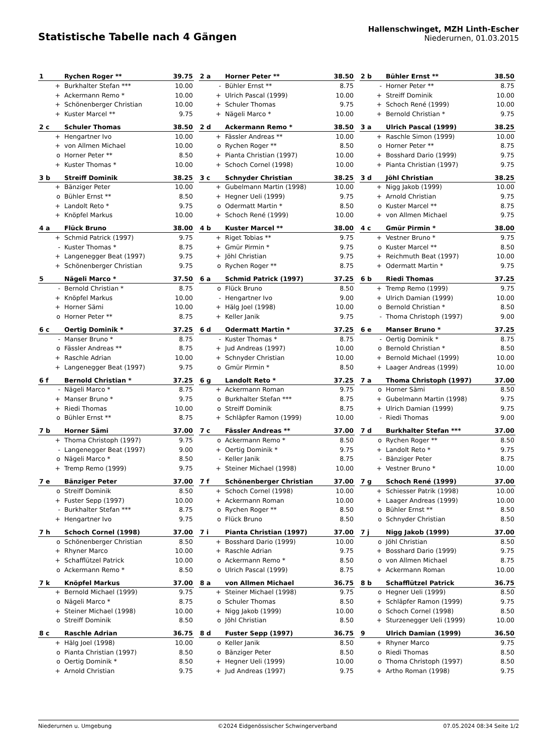Statistische Tabelle nach 4 Gängen
Hallenschwinget, MZH Linth-Escher
Niederurnen, 01.03.2015
| 1 | Rychen Roger ** | 39.75 |
| --- | --- | --- |
| + | Burkhalter Stefan *** | 10.00 |
| + | Ackermann Remo * | 10.00 |
| + | Schönenberger Christian | 10.00 |
| + | Kuster Marcel ** | 9.75 |
| 2 a | Horner Peter ** | 38.50 |
| --- | --- | --- |
| - | Bühler Ernst ** | 8.75 |
| + | Ulrich Pascal (1999) | 10.00 |
| + | Schuler Thomas | 9.75 |
| + | Nägeli Marco * | 10.00 |
| 2 b | Bühler Ernst ** | 38.50 |
| --- | --- | --- |
| - | Horner Peter ** | 8.75 |
| + | Streiff Dominik | 10.00 |
| + | Schoch René (1999) | 10.00 |
| + | Bernold Christian * | 9.75 |
| 2 c | Schuler Thomas | 38.50 |
| --- | --- | --- |
| + | Hengartner Ivo | 10.00 |
| + | von Allmen Michael | 10.00 |
| o | Horner Peter ** | 8.50 |
| + | Kuster Thomas * | 10.00 |
| 2 d | Ackermann Remo * | 38.50 |
| --- | --- | --- |
| + | Fässler Andreas ** | 10.00 |
| o | Rychen Roger ** | 8.50 |
| + | Pianta Christian (1997) | 10.00 |
| + | Schoch Cornel (1998) | 10.00 |
| 3 a | Ulrich Pascal (1999) | 38.25 |
| --- | --- | --- |
| + | Raschle Simon (1999) | 10.00 |
| o | Horner Peter ** | 8.75 |
| + | Bosshard Dario (1999) | 9.75 |
| + | Pianta Christian (1997) | 9.75 |
| 3 b | Streiff Dominik | 38.25 |
| --- | --- | --- |
| + | Bänziger Peter | 10.00 |
| o | Bühler Ernst ** | 8.50 |
| + | Landolt Reto * | 9.75 |
| + | Knöpfel Markus | 10.00 |
| 3 c | Schnyder Christian | 38.25 |
| --- | --- | --- |
| + | Gubelmann Martin (1998) | 10.00 |
| + | Hegner Ueli (1999) | 9.75 |
| o | Odermatt Martin * | 8.50 |
| + | Schoch René (1999) | 10.00 |
| 3 d | Jöhl Christian | 38.25 |
| --- | --- | --- |
| + | Nigg Jakob (1999) | 10.00 |
| + | Arnold Christian | 9.75 |
| o | Kuster Marcel ** | 8.75 |
| + | von Allmen Michael | 9.75 |
| 4 a | Flück Bruno | 38.00 |
| --- | --- | --- |
| + | Schmid Patrick (1997) | 9.75 |
| - | Kuster Thomas * | 8.75 |
| + | Langenegger Beat (1997) | 9.75 |
| + | Schönenberger Christian | 9.75 |
| 4 b | Kuster Marcel ** | 38.00 |
| --- | --- | --- |
| + | Riget Tobias ** | 9.75 |
| + | Gmür Pirmin * | 9.75 |
| + | Jöhl Christian | 9.75 |
| o | Rychen Roger ** | 8.75 |
| 4 c | Gmür Pirmin * | 38.00 |
| --- | --- | --- |
| + | Vestner Bruno * | 9.75 |
| o | Kuster Marcel ** | 8.50 |
| + | Reichmuth Beat (1997) | 10.00 |
| + | Odermatt Martin * | 9.75 |
| 5 | Nägeli Marco * | 37.50 |
| --- | --- | --- |
| - | Bernold Christian * | 8.75 |
| + | Knöpfel Markus | 10.00 |
| + | Horner Sämi | 10.00 |
| o | Horner Peter ** | 8.75 |
| 6 a | Schmid Patrick (1997) | 37.25 |
| --- | --- | --- |
| o | Flück Bruno | 8.50 |
| - | Hengartner Ivo | 9.00 |
| + | Hälg Joel (1998) | 10.00 |
| + | Keller Janik | 9.75 |
| 6 b | Riedi Thomas | 37.25 |
| --- | --- | --- |
| + | Tremp Remo (1999) | 9.75 |
| + | Ulrich Damian (1999) | 10.00 |
| o | Bernold Christian * | 8.50 |
| - | Thoma Christoph (1997) | 9.00 |
| 6 c | Oertig Dominik * | 37.25 |
| --- | --- | --- |
| - | Manser Bruno * | 8.75 |
| o | Fässler Andreas ** | 8.75 |
| + | Raschle Adrian | 10.00 |
| + | Langenegger Beat (1997) | 9.75 |
| 6 d | Odermatt Martin * | 37.25 |
| --- | --- | --- |
| - | Kuster Thomas * | 8.75 |
| + | Jud Andreas (1997) | 10.00 |
| + | Schnyder Christian | 10.00 |
| o | Gmür Pirmin * | 8.50 |
| 6 e | Manser Bruno * | 37.25 |
| --- | --- | --- |
| - | Oertig Dominik * | 8.75 |
| o | Bernold Christian * | 8.50 |
| + | Bernold Michael (1999) | 10.00 |
| + | Laager Andreas (1999) | 10.00 |
| 6 f | Bernold Christian * | 37.25 |
| --- | --- | --- |
| - | Nägeli Marco * | 8.75 |
| + | Manser Bruno * | 9.75 |
| + | Riedi Thomas | 10.00 |
| o | Bühler Ernst ** | 8.75 |
| 6 g | Landolt Reto * | 37.25 |
| --- | --- | --- |
| + | Ackermann Roman | 9.75 |
| o | Burkhalter Stefan *** | 8.75 |
| o | Streiff Dominik | 8.75 |
| + | Schläpfer Ramon (1999) | 10.00 |
| 7 a | Thoma Christoph (1997) | 37.00 |
| --- | --- | --- |
| o | Horner Sämi | 8.50 |
| + | Gubelmann Martin (1998) | 9.75 |
| + | Ulrich Damian (1999) | 9.75 |
| - | Riedi Thomas | 9.00 |
| 7 b | Horner Sämi | 37.00 |
| --- | --- | --- |
| + | Thoma Christoph (1997) | 9.75 |
| - | Langenegger Beat (1997) | 9.00 |
| o | Nägeli Marco * | 8.50 |
| + | Tremp Remo (1999) | 9.75 |
| 7 c | Fässler Andreas ** | 37.00 |
| --- | --- | --- |
| o | Ackermann Remo * | 8.50 |
| + | Oertig Dominik * | 9.75 |
| - | Keller Janik | 8.75 |
| + | Steiner Michael (1998) | 10.00 |
| 7 d | Burkhalter Stefan *** | 37.00 |
| --- | --- | --- |
| o | Rychen Roger ** | 8.50 |
| + | Landolt Reto * | 9.75 |
| - | Bänziger Peter | 8.75 |
| + | Vestner Bruno * | 10.00 |
| 7 e | Bänziger Peter | 37.00 |
| --- | --- | --- |
| o | Streiff Dominik | 8.50 |
| + | Fuster Sepp (1997) | 10.00 |
| - | Burkhalter Stefan *** | 8.75 |
| + | Hengartner Ivo | 9.75 |
| 7 f | Schönenberger Christian | 37.00 |
| --- | --- | --- |
| + | Schoch Cornel (1998) | 10.00 |
| + | Ackermann Roman | 10.00 |
| o | Rychen Roger ** | 8.50 |
| o | Flück Bruno | 8.50 |
| 7 g | Schoch René (1999) | 37.00 |
| --- | --- | --- |
| + | Schiesser Patrik (1998) | 10.00 |
| + | Laager Andreas (1999) | 10.00 |
| o | Bühler Ernst ** | 8.50 |
| o | Schnyder Christian | 8.50 |
| 7 h | Schoch Cornel (1998) | 37.00 |
| --- | --- | --- |
| o | Schönenberger Christian | 8.50 |
| + | Rhyner Marco | 10.00 |
| + | Schafflützel Patrick | 10.00 |
| o | Ackermann Remo * | 8.50 |
| 7 i | Pianta Christian (1997) | 37.00 |
| --- | --- | --- |
| + | Bosshard Dario (1999) | 10.00 |
| + | Raschle Adrian | 9.75 |
| o | Ackermann Remo * | 8.50 |
| o | Ulrich Pascal (1999) | 8.75 |
| 7 j | Nigg Jakob (1999) | 37.00 |
| --- | --- | --- |
| o | Jöhl Christian | 8.50 |
| + | Bosshard Dario (1999) | 9.75 |
| o | von Allmen Michael | 8.75 |
| + | Ackermann Roman | 10.00 |
| 7 k | Knöpfel Markus | 37.00 |
| --- | --- | --- |
| + | Bernold Michael (1999) | 9.75 |
| o | Nägeli Marco * | 8.75 |
| + | Steiner Michael (1998) | 10.00 |
| o | Streiff Dominik | 8.50 |
| 8 a | von Allmen Michael | 36.75 |
| --- | --- | --- |
| + | Steiner Michael (1998) | 9.75 |
| o | Schuler Thomas | 8.50 |
| + | Nigg Jakob (1999) | 10.00 |
| o | Jöhl Christian | 8.50 |
| 8 b | Schafflützel Patrick | 36.75 |
| --- | --- | --- |
| o | Hegner Ueli (1999) | 8.50 |
| + | Schläpfer Ramon (1999) | 9.75 |
| o | Schoch Cornel (1998) | 8.50 |
| + | Sturzenegger Ueli (1999) | 10.00 |
| 8 c | Raschle Adrian | 36.75 |
| --- | --- | --- |
| + | Hälg Joel (1998) | 10.00 |
| o | Pianta Christian (1997) | 8.50 |
| o | Oertig Dominik * | 8.50 |
| + | Arnold Christian | 9.75 |
| 8 d | Fuster Sepp (1997) | 36.75 |
| --- | --- | --- |
| o | Keller Janik | 8.50 |
| o | Bänziger Peter | 8.50 |
| + | Hegner Ueli (1999) | 10.00 |
| + | Jud Andreas (1997) | 9.75 |
| 9 | Ulrich Damian (1999) | 36.50 |
| --- | --- | --- |
| + | Rhyner Marco | 9.75 |
| o | Riedi Thomas | 8.50 |
| o | Thoma Christoph (1997) | 8.50 |
| + | Artho Roman (1998) | 9.75 |
Niederurnen u. Umgebung ©2024 Eidgenössischer Schwingerverband 07.05.2024 08:34 Seite 1/2